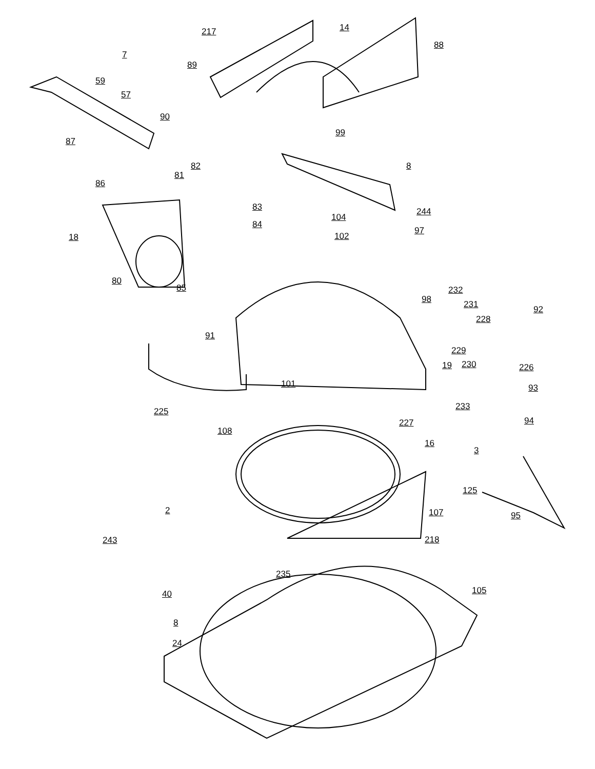217 14
88
7
89
59
57
90
99
87
82 8
81
86
83 244
104
84
97
102 18
80
85 232
98 231 92
228
91
229
19 230 226
93 101
233 225
227 94
108
16
3
125
2 107 95
243 218
235
105 40
8
24